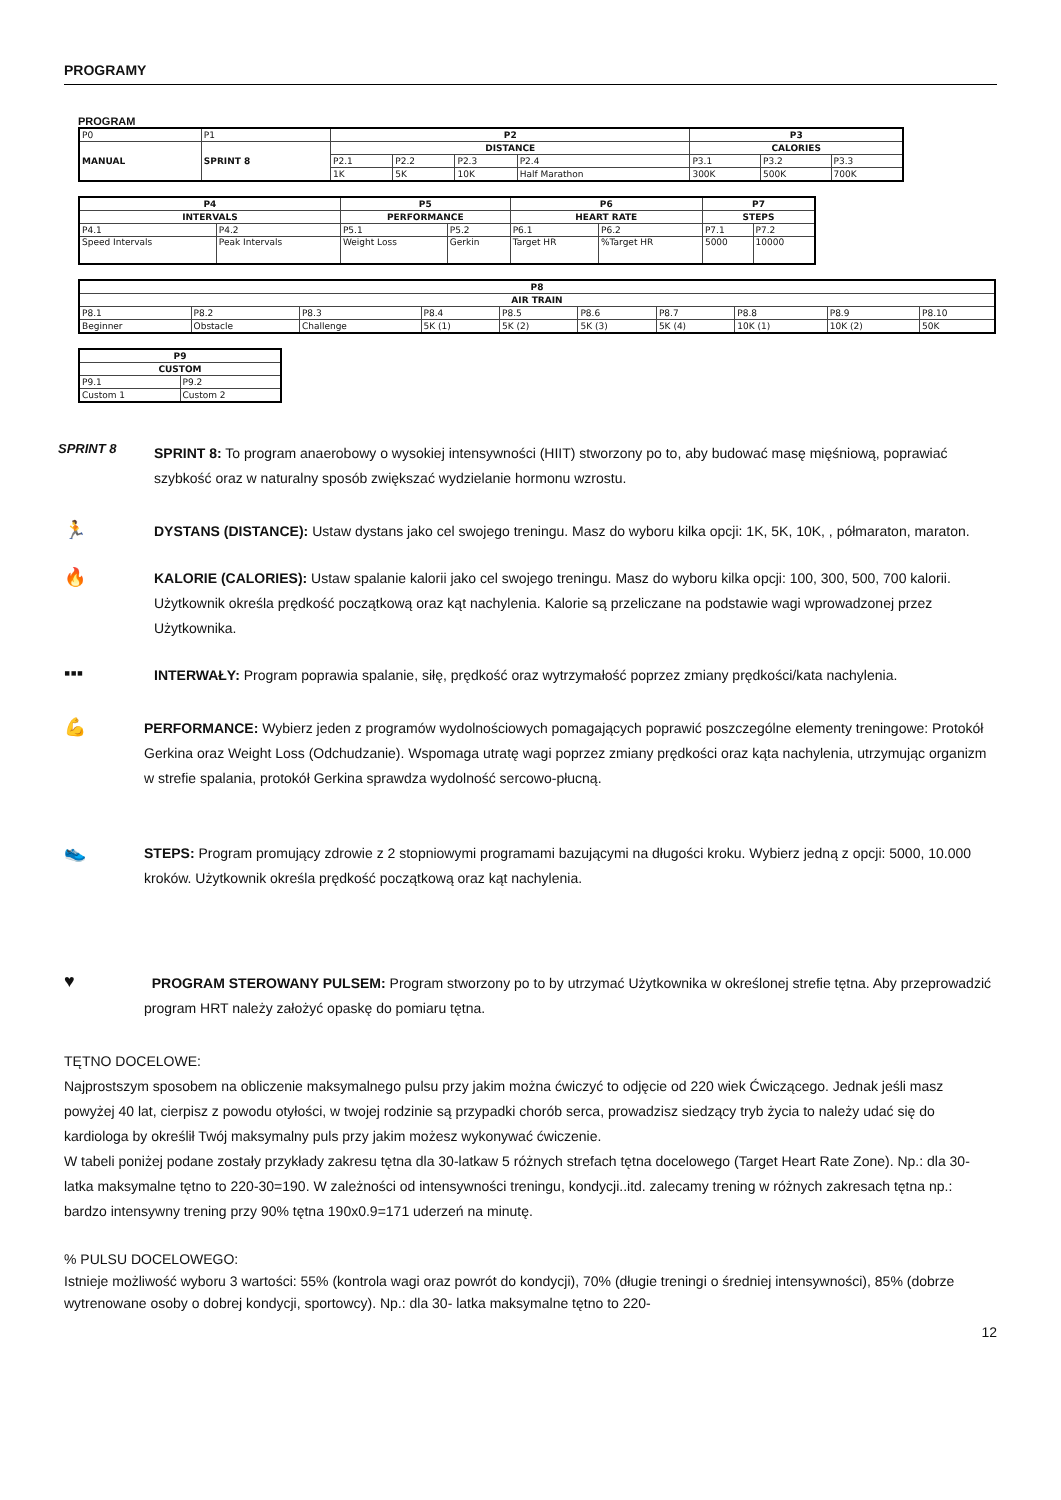PROGRAMY
PROGRAM
| P0 | P1 | P2 | | | | P3 | | |
| MANUAL | SPRINT 8 | DISTANCE | | | | CALORIES | | |
| | | P2.1 | P2.2 | P2.3 | P2.4 | P3.1 | P3.2 | P3.3 |
| | | 1K | 5K | 10K | Half Marathon | 300K | 500K | 700K |
| P4 | | P5 | | P6 | | P7 | |
| --- | --- | --- | --- | --- | --- | --- | --- |
| INTERVALS | | PERFORMANCE | | HEART RATE | | STEPS | |
| P4.1 | P4.2 | P5.1 | P5.2 | P6.1 | P6.2 | P7.1 | P7.2 |
| Speed Intervals | Peak Intervals | Weight Loss | Gerkin | Target HR | %Target HR | 5000 | 10000 |
| P8 | | | | | | | | | |
| --- | --- | --- | --- | --- | --- | --- | --- | --- | --- |
| AIR TRAIN | | | | | | | | | |
| P8.1 | P8.2 | P8.3 | P8.4 | P8.5 | P8.6 | P8.7 | P8.8 | P8.9 | P8.10 |
| Beginner | Obstacle | Challenge | 5K (1) | 5K (2) | 5K (3) | 5K (4) | 10K (1) | 10K (2) | 50K |
| P9 | |
| --- | --- |
| CUSTOM | |
| P9.1 | P9.2 |
| Custom 1 | Custom 2 |
SPRINT 8
SPRINT 8: To program anaerobowy o wysokiej intensywności (HIIT) stworzony po to, aby budować masę mięśniową, poprawiać szybkość oraz w naturalny sposób zwiększać wydzielanie hormonu wzrostu.
🏃
DYSTANS (DISTANCE): Ustaw dystans jako cel swojego treningu. Masz do wyboru kilka opcji: 1K, 5K, 10K, , półmaraton, maraton.
🔥
KALORIE (CALORIES): Ustaw spalanie kalorii jako cel swojego treningu. Masz do wyboru kilka opcji: 100, 300, 500, 700 kalorii. Użytkownik określa prędkość początkową oraz kąt nachylenia. Kalorie są przeliczane na podstawie wagi wprowadzonej przez Użytkownika.
▪▪▪
INTERWAŁY: Program poprawia spalanie, siłę, prędkość oraz wytrzymałość poprzez zmiany prędkości/kata nachylenia.
💪
PERFORMANCE: Wybierz jeden z programów wydolnościowych pomagających poprawić poszczególne elementy treningowe: Protokół Gerkina oraz Weight Loss (Odchudzanie). Wspomaga utratę wagi poprzez zmiany prędkości oraz kąta nachylenia, utrzymując organizm w strefie spalania, protokół Gerkina sprawdza wydolność sercowo-płucną.
👟
STEPS: Program promujący zdrowie z 2 stopniowymi programami bazującymi na długości kroku. Wybierz jedną z opcji: 5000, 10.000 kroków. Użytkownik określa prędkość początkową oraz kąt nachylenia.
♥
PROGRAM STEROWANY PULSEM: Program stworzony po to by utrzymać Użytkownika w określonej strefie tętna. Aby przeprowadzić program HRT należy założyć opaskę do pomiaru tętna.
TĘTNO DOCELOWE:
Najprostszym sposobem na obliczenie maksymalnego pulsu przy jakim można ćwiczyć to odjęcie od 220 wiek Ćwiczącego. Jednak jeśli masz powyżej 40 lat, cierpisz z powodu otyłości, w twojej rodzinie są przypadki chorób serca, prowadzisz siedzący tryb życia to należy udać się do kardiologa by określił Twój maksymalny puls przy jakim możesz wykonywać ćwiczenie.
W tabeli poniżej podane zostały przykłady zakresu tętna dla 30-latkaw 5 różnych strefach tętna docelowego (Target Heart Rate Zone). Np.: dla 30- latka maksymalne tętno to 220-30=190. W zależności od intensywności treningu, kondycji..itd. zalecamy trening w różnych zakresach tętna np.: bardzo intensywny trening przy 90% tętna 190x0.9=171 uderzeń na minutę.
% PULSU DOCELOWEGO:
Istnieje możliwość wyboru 3 wartości: 55% (kontrola wagi oraz powrót do kondycji), 70% (długie treningi o średniej intensywności), 85% (dobrze wytrenowane osoby o dobrej kondycji, sportowcy). Np.: dla 30- latka maksymalne tętno to 220-
12